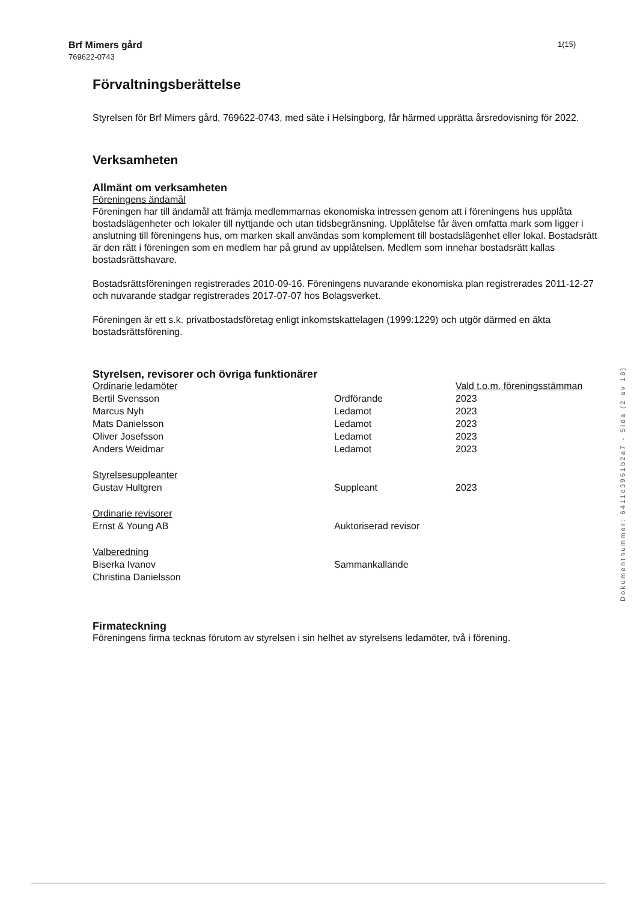Brf Mimers gård
769622-0743
1(15)
Förvaltningsberättelse
Styrelsen för Brf Mimers gård, 769622-0743, med säte i Helsingborg, får härmed upprätta årsredovisning för 2022.
Verksamheten
Allmänt om verksamheten
Föreningens ändamål
Föreningen har till ändamål att främja medlemmarnas ekonomiska intressen genom att i föreningens hus upplåta bostadslägenheter och lokaler till nyttjande och utan tidsbegränsning. Upplåtelse får även omfatta mark som ligger i anslutning till föreningens hus, om marken skall användas som komplement till bostadslägenhet eller lokal. Bostadsrätt är den rätt i föreningen som en medlem har på grund av upplåtelsen. Medlem som innehar bostadsrätt kallas bostadsrättshavare.
Bostadsrättsföreningen registrerades 2010-09-16. Föreningens nuvarande ekonomiska plan registrerades 2011-12-27 och nuvarande stadgar registrerades 2017-07-07 hos Bolagsverket.
Föreningen är ett s.k. privatbostadsföretag enligt inkomstskattelagen (1999:1229) och utgör därmed en äkta bostadsrättsförening.
Styrelsen, revisorer och övriga funktionärer
| Ordinarie ledamöter | | Vald t.o.m. föreningsstämman |
| Bertil Svensson | Ordförande | 2023 |
| Marcus Nyh | Ledamot | 2023 |
| Mats Danielsson | Ledamot | 2023 |
| Oliver Josefsson | Ledamot | 2023 |
| Anders Weidmar | Ledamot | 2023 |
| Styrelsesuppleanter | | |
| Gustav Hultgren | Suppleant | 2023 |
| Ordinarie revisorer | | |
| Ernst & Young AB | Auktoriserad revisor | |
| Valberedning | | |
| Biserka Ivanov | Sammankallande | |
| Christina Danielsson | | |
Firmateckning
Föreningens firma tecknas förutom av styrelsen i sin helhet av styrelsens ledamöter, två i förening.
Dokumentnummer: 6411c3961b2a7 - Sida (2 av 18)